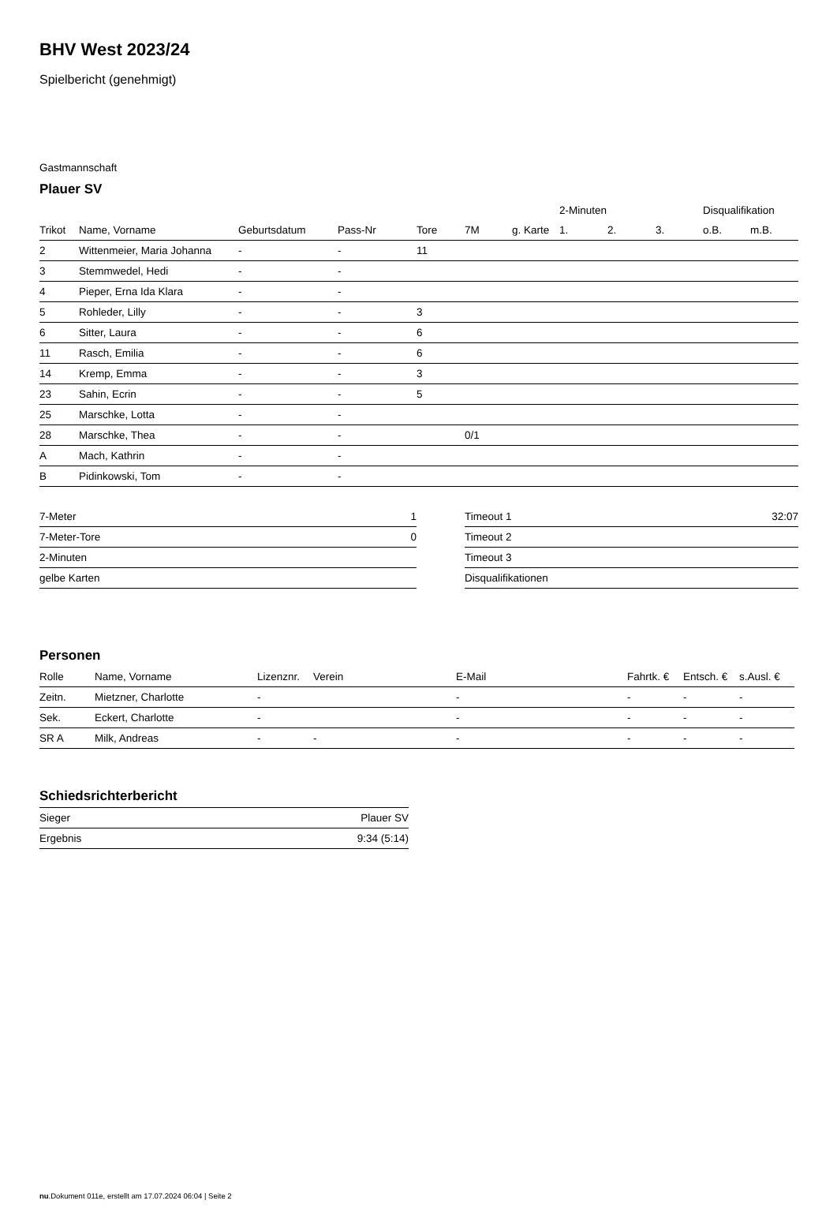BHV West 2023/24
Spielbericht (genehmigt)
Gastmannschaft
Plauer SV
| | | | | | | | 2-Minuten | | | Disqualifikation | |
| --- | --- | --- | --- | --- | --- | --- | --- | --- | --- | --- | --- |
| Trikot | Name, Vorname | Geburtsdatum | Pass-Nr | Tore | 7M | g. Karte | 1. | 2. | 3. | o.B. | m.B. |
| 2 | Wittenmeier, Maria Johanna | - | - | 11 | | | | | | | |
| 3 | Stemmwedel, Hedi | - | - | | | | | | | | |
| 4 | Pieper, Erna Ida Klara | - | - | | | | | | | | |
| 5 | Rohleder, Lilly | - | - | 3 | | | | | | | |
| 6 | Sitter, Laura | - | - | 6 | | | | | | | |
| 11 | Rasch, Emilia | - | - | 6 | | | | | | | |
| 14 | Kremp, Emma | - | - | 3 | | | | | | | |
| 23 | Sahin, Ecrin | - | - | 5 | | | | | | | |
| 25 | Marschke, Lotta | - | - | | | | | | | | |
| 28 | Marschke, Thea | - | - | | 0/1 | | | | | | |
| A | Mach, Kathrin | - | - | | | | | | | | |
| B | Pidinkowski, Tom | - | - | | | | | | | | |
| 7-Meter | 1 |
| 7-Meter-Tore | 0 |
| 2-Minuten | |
| gelbe Karten | |
| Timeout 1 | 32:07 |
| Timeout 2 | |
| Timeout 3 | |
| Disqualifikationen | |
Personen
| Rolle | Name, Vorname | Lizenznr. | Verein | E-Mail | Fahrtk. € | Entsch. € | s.Ausl. € |
| --- | --- | --- | --- | --- | --- | --- | --- |
| Zeitn. | Mietzner, Charlotte | - | | - | - | - | - |
| Sek. | Eckert, Charlotte | - | | - | - | - | - |
| SR A | Milk, Andreas | - | - | - | - | - | - |
Schiedsrichterbericht
| Sieger | Plauer SV |
| Ergebnis | 9:34 (5:14) |
nu.Dokument 011e, erstellt am 17.07.2024 06:04 | Seite 2